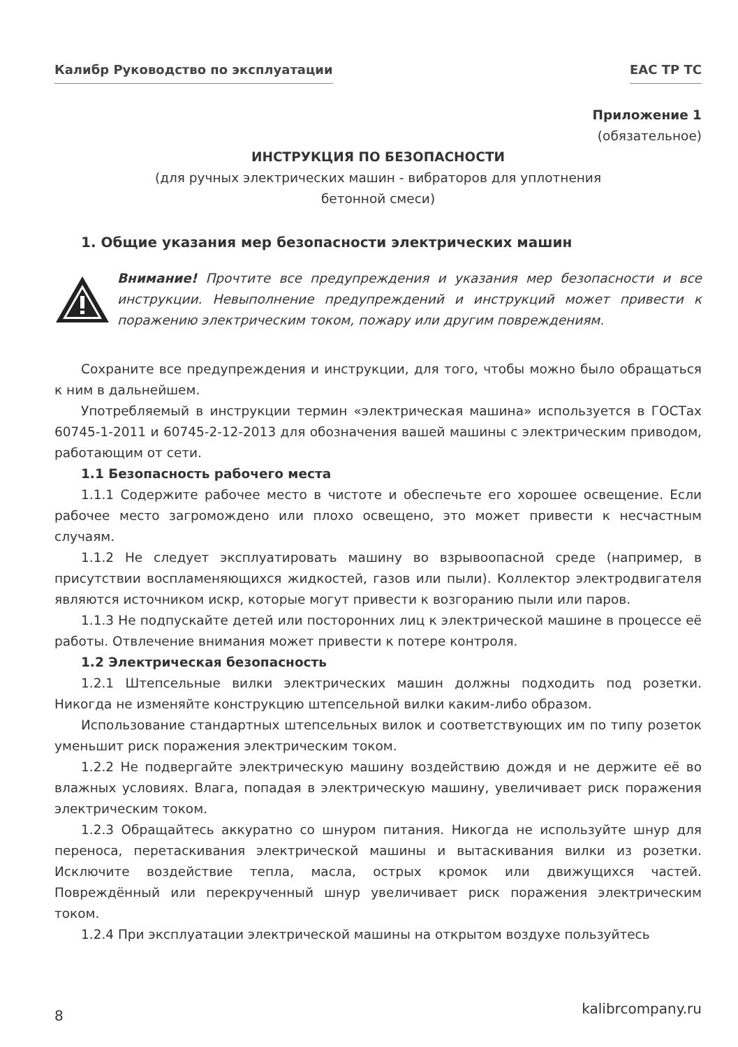Калибр Руководство по эксплуатации ЕАС ТР ТС
Приложение 1
(обязательное)
ИНСТРУКЦИЯ ПО БЕЗОПАСНОСТИ
(для ручных электрических машин - вибраторов для уплотнения
бетонной смеси)
1. Общие указания мер безопасности электрических машин
Внимание! Прочтите все предупреждения и указания мер безопасности и все инструкции. Невыполнение предупреждений и инструкций может привести к поражению электрическим током, пожару или другим повреждениям.
Сохраните все предупреждения и инструкции, для того, чтобы можно было обращаться к ним в дальнейшем.
Употребляемый в инструкции термин «электрическая машина» используется в ГОСТах 60745-1-2011 и 60745-2-12-2013 для обозначения вашей машины с электрическим приводом, работающим от сети.
1.1 Безопасность рабочего места
1.1.1 Содержите рабочее место в чистоте и обеспечьте его хорошее освещение. Если рабочее место загромождено или плохо освещено, это может привести к несчастным случаям.
1.1.2 Не следует эксплуатировать машину во взрывоопасной среде (например, в присутствии воспламеняющихся жидкостей, газов или пыли). Коллектор электродвигателя являются источником искр, которые могут привести к возгоранию пыли или паров.
1.1.3 Не подпускайте детей или посторонних лиц к электрической машине в процессе её работы. Отвлечение внимания может привести к потере контроля.
1.2 Электрическая безопасность
1.2.1 Штепсельные вилки электрических машин должны подходить под розетки. Никогда не изменяйте конструкцию штепсельной вилки каким-либо образом.
Использование стандартных штепсельных вилок и соответствующих им по типу розеток уменьшит риск поражения электрическим током.
1.2.2 Не подвергайте электрическую машину воздействию дождя и не держите её во влажных условиях. Влага, попадая в электрическую машину, увеличивает риск поражения электрическим током.
1.2.3 Обращайтесь аккуратно со шнуром питания. Никогда не используйте шнур для переноса, перетаскивания электрической машины и вытаскивания вилки из розетки. Исключите воздействие тепла, масла, острых кромок или движущихся частей. Повреждённый или перекрученный шнур увеличивает риск поражения электрическим током.
1.2.4 При эксплуатации электрической машины на открытом воздухе пользуйтесь
8 kalibrcompany.ru